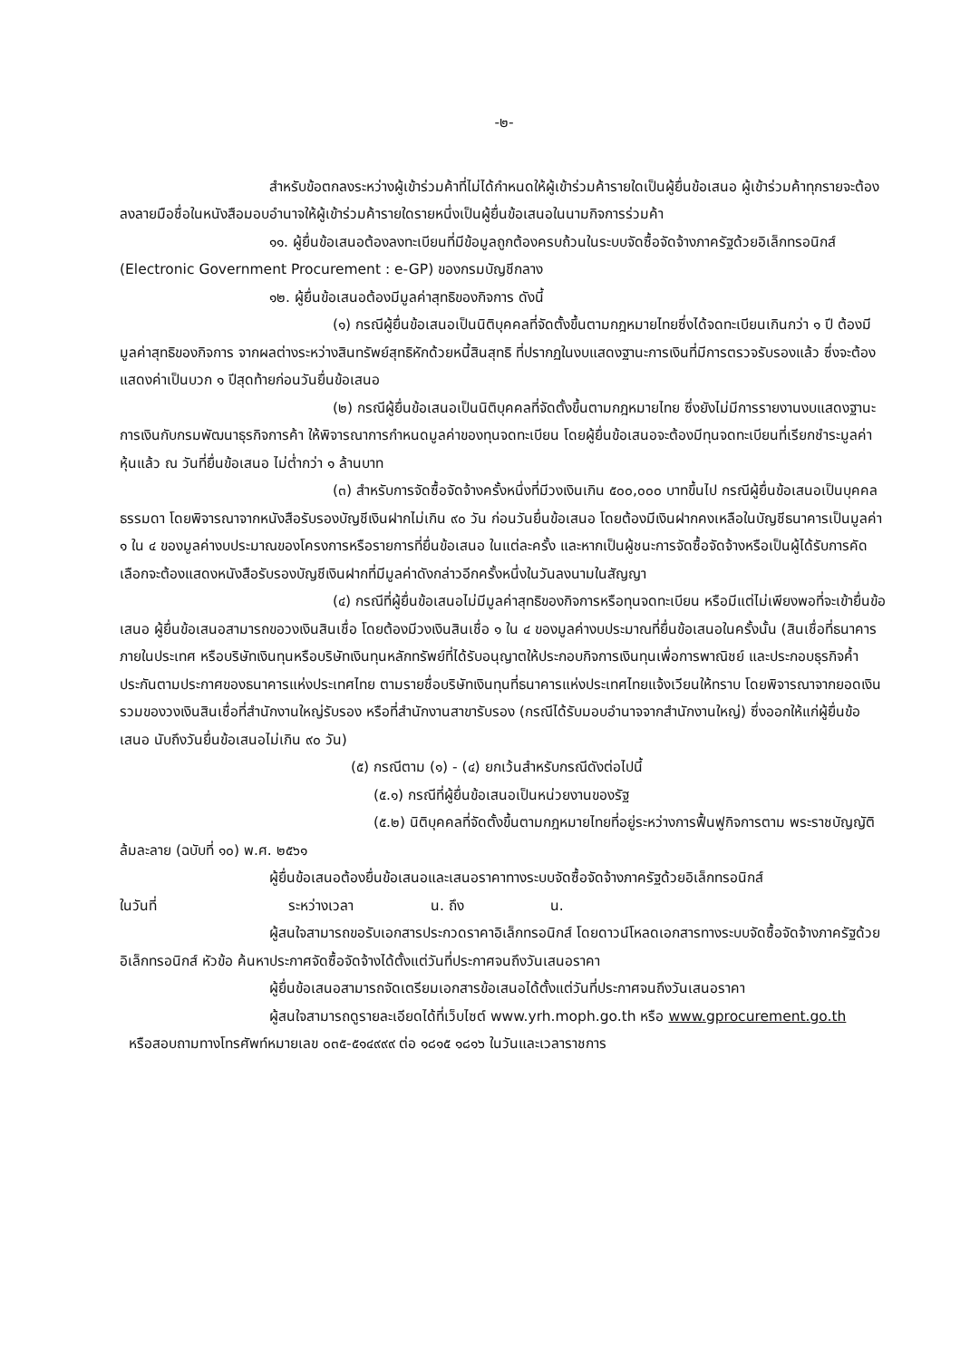-๒-
สำหรับข้อตกลงระหว่างผู้เข้าร่วมค้าที่ไม่ได้กำหนดให้ผู้เข้าร่วมค้ารายใดเป็นผู้ยื่นข้อเสนอ ผู้เข้าร่วมค้าทุกรายจะต้องลงลายมือชื่อในหนังสือมอบอำนาจให้ผู้เข้าร่วมค้ารายใดรายหนึ่งเป็นผู้ยื่นข้อเสนอในนามกิจการร่วมค้า
๑๑. ผู้ยื่นข้อเสนอต้องลงทะเบียนที่มีข้อมูลถูกต้องครบถ้วนในระบบจัดซื้อจัดจ้างภาครัฐด้วยอิเล็กทรอนิกส์ (Electronic Government Procurement : e-GP) ของกรมบัญชีกลาง
๑๒. ผู้ยื่นข้อเสนอต้องมีมูลค่าสุทธิของกิจการ ดังนี้
(๑) กรณีผู้ยื่นข้อเสนอเป็นนิติบุคคลที่จัดตั้งขึ้นตามกฎหมายไทยซึ่งได้จดทะเบียนเกินกว่า ๑ ปี ต้องมีมูลค่าสุทธิของกิจการ จากผลต่างระหว่างสินทรัพย์สุทธิหักด้วยหนี้สินสุทธิ ที่ปรากฏในงบแสดงฐานะการเงินที่มีการตรวจรับรองแล้ว ซึ่งจะต้องแสดงค่าเป็นบวก ๑ ปีสุดท้ายก่อนวันยื่นข้อเสนอ
(๒) กรณีผู้ยื่นข้อเสนอเป็นนิติบุคคลที่จัดตั้งขึ้นตามกฎหมายไทย ซึ่งยังไม่มีการรายงานงบแสดงฐานะการเงินกับกรมพัฒนาธุรกิจการค้า ให้พิจารณาการกำหนดมูลค่าของทุนจดทะเบียน โดยผู้ยื่นข้อเสนอจะต้องมีทุนจดทะเบียนที่เรียกชำระมูลค่าหุ้นแล้ว ณ วันที่ยื่นข้อเสนอ ไม่ต่ำกว่า ๑ ล้านบาท
(๓) สำหรับการจัดซื้อจัดจ้างครั้งหนึ่งที่มีวงเงินเกิน ๕๐๐,๐๐๐ บาทขึ้นไป กรณีผู้ยื่นข้อเสนอเป็นบุคคลธรรมดา โดยพิจารณาจากหนังสือรับรองบัญชีเงินฝากไม่เกิน ๙๐ วัน ก่อนวันยื่นข้อเสนอ โดยต้องมีเงินฝากคงเหลือในบัญชีธนาคารเป็นมูลค่า ๑ ใน ๔ ของมูลค่างบประมาณของโครงการหรือรายการที่ยื่นข้อเสนอ ในแต่ละครั้ง และหากเป็นผู้ชนะการจัดซื้อจัดจ้างหรือเป็นผู้ได้รับการคัดเลือกจะต้องแสดงหนังสือรับรองบัญชีเงินฝากที่มีมูลค่าดังกล่าวอีกครั้งหนึ่งในวันลงนามในสัญญา
(๔) กรณีที่ผู้ยื่นข้อเสนอไม่มีมูลค่าสุทธิของกิจการหรือทุนจดทะเบียน หรือมีแต่ไม่เพียงพอที่จะเข้ายื่นข้อเสนอ ผู้ยื่นข้อเสนอสามารถขอวงเงินสินเชื่อ โดยต้องมีวงเงินสินเชื่อ ๑ ใน ๔ ของมูลค่างบประมาณที่ยื่นข้อเสนอในครั้งนั้น (สินเชื่อที่ธนาคารภายในประเทศ หรือบริษัทเงินทุนหรือบริษัทเงินทุนหลักทรัพย์ที่ได้รับอนุญาตให้ประกอบกิจการเงินทุนเพื่อการพาณิชย์ และประกอบธุรกิจค้ำประกันตามประกาศของธนาคารแห่งประเทศไทย ตามรายชื่อบริษัทเงินทุนที่ธนาคารแห่งประเทศไทยแจ้งเวียนให้ทราบ โดยพิจารณาจากยอดเงินรวมของวงเงินสินเชื่อที่สำนักงานใหญ่รับรอง หรือที่สำนักงานสาขารับรอง (กรณีได้รับมอบอำนาจจากสำนักงานใหญ่) ซึ่งออกให้แก่ผู้ยื่นข้อเสนอ นับถึงวันยื่นข้อเสนอไม่เกิน ๙๐ วัน)
(๕) กรณีตาม (๑) - (๔) ยกเว้นสำหรับกรณีดังต่อไปนี้
(๕.๑) กรณีที่ผู้ยื่นข้อเสนอเป็นหน่วยงานของรัฐ
(๕.๒) นิติบุคคลที่จัดตั้งขึ้นตามกฎหมายไทยที่อยู่ระหว่างการฟื้นฟูกิจการตาม พระราชบัญญัติล้มละลาย (ฉบับที่ ๑๐) พ.ศ. ๒๕๖๑
ผู้ยื่นข้อเสนอต้องยื่นข้อเสนอและเสนอราคาทางระบบจัดซื้อจัดจ้างภาครัฐด้วยอิเล็กทรอนิกส์
ในวันที่ ระหว่างเวลา น. ถึง น.
ผู้สนใจสามารถขอรับเอกสารประกวดราคาอิเล็กทรอนิกส์ โดยดาวน์โหลดเอกสารทางระบบจัดซื้อจัดจ้างภาครัฐด้วยอิเล็กทรอนิกส์ หัวข้อ ค้นหาประกาศจัดซื้อจัดจ้างได้ตั้งแต่วันที่ประกาศจนถึงวันเสนอราคา
ผู้ยื่นข้อเสนอสามารถจัดเตรียมเอกสารข้อเสนอได้ตั้งแต่วันที่ประกาศจนถึงวันเสนอราคา
ผู้สนใจสามารถดูรายละเอียดได้ที่เว็บไซต์ www.yrh.moph.go.th หรือ www.gprocurement.go.th
หรือสอบถามทางโทรศัพท์หมายเลข ๐๓๕-๕๑๔๙๙๙ ต่อ ๑๘๑๕ ๑๘๑๖ ในวันและเวลาราชการ